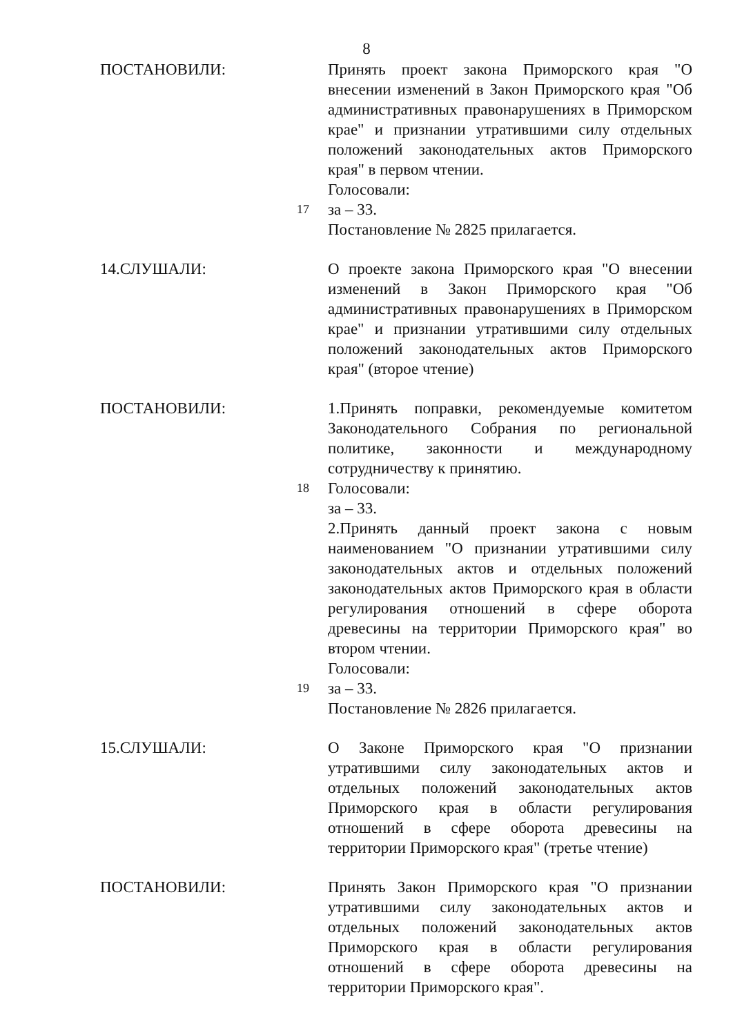8
ПОСТАНОВИЛИ: Принять проект закона Приморского края "О внесении изменений в Закон Приморского края "Об административных правонарушениях в Приморском крае" и признании утратившими силу отдельных положений законодательных актов Приморского края" в первом чтении.
Голосовали:
17 за – 33.
Постановление № 2825 прилагается.
14.СЛУШАЛИ: О проекте закона Приморского края "О внесении изменений в Закон Приморского края "Об административных правонарушениях в Приморском крае" и признании утратившими силу отдельных положений законодательных актов Приморского края" (второе чтение)
ПОСТАНОВИЛИ: 1.Принять поправки, рекомендуемые комитетом Законодательного Собрания по региональной политике, законности и международному сотрудничеству к принятию.
18 Голосовали:
за – 33.
2.Принять данный проект закона с новым наименованием "О признании утратившими силу законодательных актов и отдельных положений законодательных актов Приморского края в области регулирования отношений в сфере оборота древесины на территории Приморского края" во втором чтении.
Голосовали:
19 за – 33.
Постановление № 2826 прилагается.
15.СЛУШАЛИ: О Законе Приморского края "О признании утратившими силу законодательных актов и отдельных положений законодательных актов Приморского края в области регулирования отношений в сфере оборота древесины на территории Приморского края" (третье чтение)
ПОСТАНОВИЛИ: Принять Закон Приморского края "О признании утратившими силу законодательных актов и отдельных положений законодательных актов Приморского края в области регулирования отношений в сфере оборота древесины на территории Приморского края".